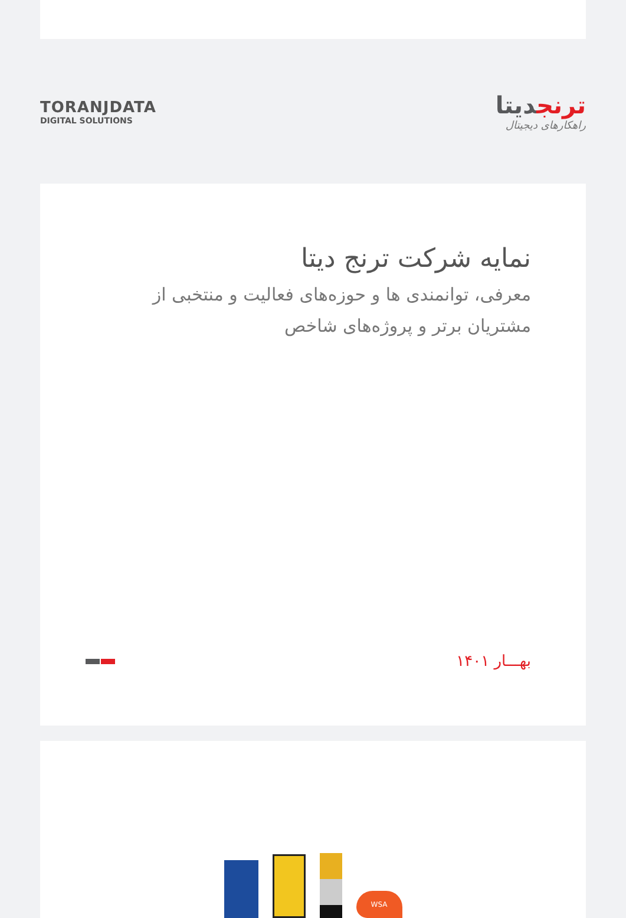TORANJDATA
DIGITAL SOLUTIONS
ترنجدیتا
راهکارهای دیجیتال
نمایه شرکت ترنج دیتا
معرفی، توانمندی ها و حوزه‌های فعالیت و منتخبی از مشتریان برتر و پروژه‌های شاخص
بهـــار ۱۴۰۱
WSA